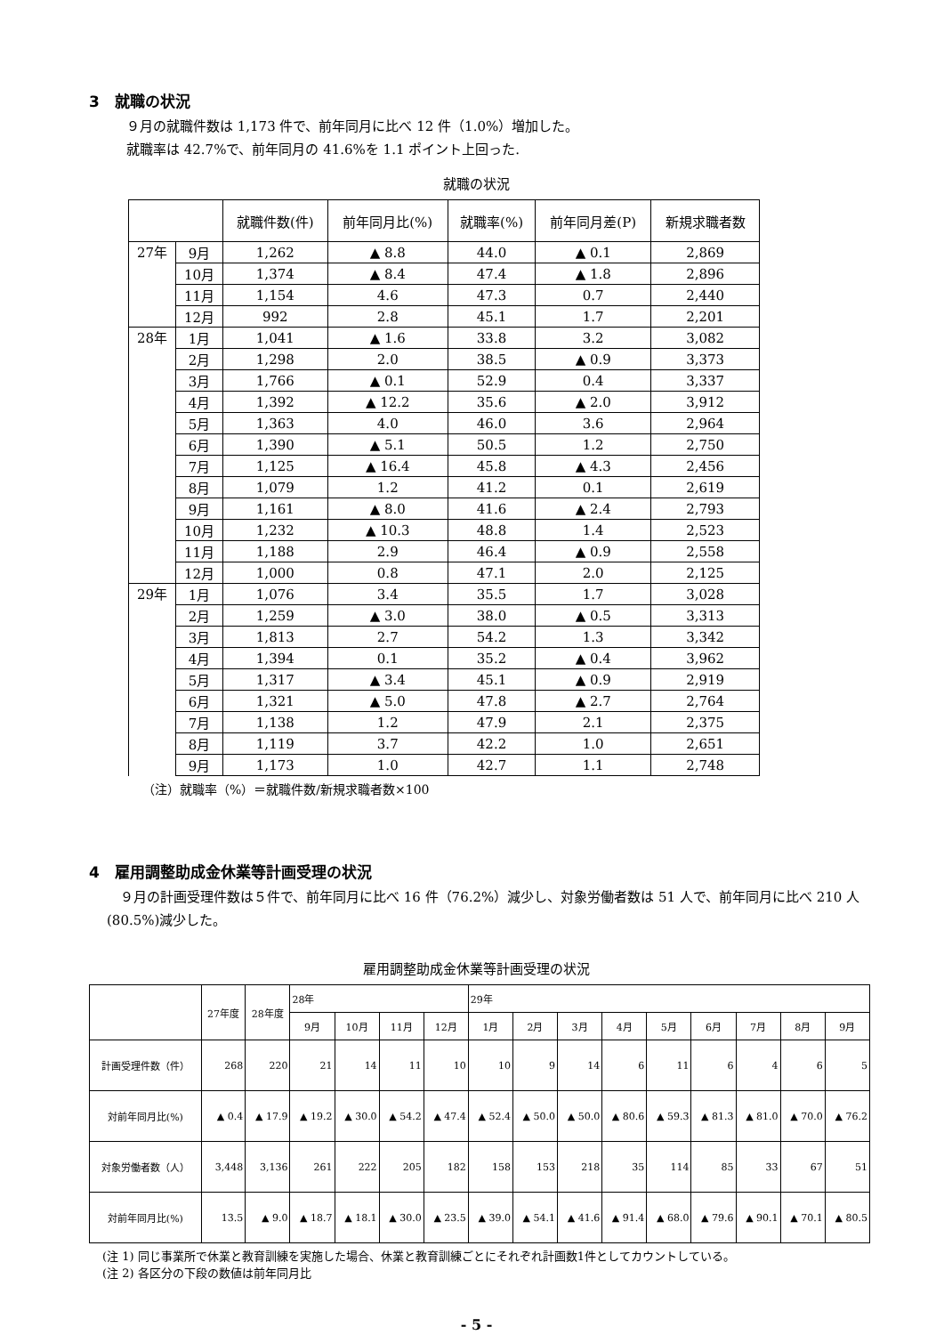3　就職の状況
９月の就職件数は 1,173 件で、前年同月に比べ 12 件（1.0%）増加した。
就職率は 42.7%で、前年同月の 41.6%を 1.1 ポイント上回った.
就職の状況
| | | 就職件数(件) | 前年同月比(%) | 就職率(%) | 前年同月差(P) | 新規求職者数 |
| --- | --- | --- | --- | --- | --- | --- |
| 27年 | 9月 | 1,262 | ▲ 8.8 | 44.0 | ▲ 0.1 | 2,869 |
| | 10月 | 1,374 | ▲ 8.4 | 47.4 | ▲ 1.8 | 2,896 |
| | 11月 | 1,154 | 4.6 | 47.3 | 0.7 | 2,440 |
| | 12月 | 992 | 2.8 | 45.1 | 1.7 | 2,201 |
| 28年 | 1月 | 1,041 | ▲ 1.6 | 33.8 | 3.2 | 3,082 |
| | 2月 | 1,298 | 2.0 | 38.5 | ▲ 0.9 | 3,373 |
| | 3月 | 1,766 | ▲ 0.1 | 52.9 | 0.4 | 3,337 |
| | 4月 | 1,392 | ▲ 12.2 | 35.6 | ▲ 2.0 | 3,912 |
| | 5月 | 1,363 | 4.0 | 46.0 | 3.6 | 2,964 |
| | 6月 | 1,390 | ▲ 5.1 | 50.5 | 1.2 | 2,750 |
| | 7月 | 1,125 | ▲ 16.4 | 45.8 | ▲ 4.3 | 2,456 |
| | 8月 | 1,079 | 1.2 | 41.2 | 0.1 | 2,619 |
| | 9月 | 1,161 | ▲ 8.0 | 41.6 | ▲ 2.4 | 2,793 |
| | 10月 | 1,232 | ▲ 10.3 | 48.8 | 1.4 | 2,523 |
| | 11月 | 1,188 | 2.9 | 46.4 | ▲ 0.9 | 2,558 |
| | 12月 | 1,000 | 0.8 | 47.1 | 2.0 | 2,125 |
| 29年 | 1月 | 1,076 | 3.4 | 35.5 | 1.7 | 3,028 |
| | 2月 | 1,259 | ▲ 3.0 | 38.0 | ▲ 0.5 | 3,313 |
| | 3月 | 1,813 | 2.7 | 54.2 | 1.3 | 3,342 |
| | 4月 | 1,394 | 0.1 | 35.2 | ▲ 0.4 | 3,962 |
| | 5月 | 1,317 | ▲ 3.4 | 45.1 | ▲ 0.9 | 2,919 |
| | 6月 | 1,321 | ▲ 5.0 | 47.8 | ▲ 2.7 | 2,764 |
| | 7月 | 1,138 | 1.2 | 47.9 | 2.1 | 2,375 |
| | 8月 | 1,119 | 3.7 | 42.2 | 1.0 | 2,651 |
| | 9月 | 1,173 | 1.0 | 42.7 | 1.1 | 2,748 |
（注）就職率（%）＝就職件数/新規求職者数×100
4　雇用調整助成金休業等計画受理の状況
　９月の計画受理件数は５件で、前年同月に比べ 16 件（76.2%）減少し、対象労働者数は 51 人で、前年同月に比べ 210 人(80.5%)減少した。
雇用調整助成金休業等計画受理の状況
| | 27年度 | 28年度 | 28年 | | | | 29年 | | | | | | | | |
| --- | --- | --- | --- | --- | --- | --- | --- | --- | --- | --- | --- | --- | --- | --- | --- |
| | | | 9月 | 10月 | 11月 | 12月 | 1月 | 2月 | 3月 | 4月 | 5月 | 6月 | 7月 | 8月 | 9月 |
| 計画受理件数（件） | 268 | 220 | 21 | 14 | 11 | 10 | 10 | 9 | 14 | 6 | 11 | 6 | 4 | 6 | 5 |
| 対前年同月比(%) | ▲ 0.4 | ▲ 17.9 | ▲ 19.2 | ▲ 30.0 | ▲ 54.2 | ▲ 47.4 | ▲ 52.4 | ▲ 50.0 | ▲ 50.0 | ▲ 80.6 | ▲ 59.3 | ▲ 81.3 | ▲ 81.0 | ▲ 70.0 | ▲ 76.2 |
| 対象労働者数（人） | 3,448 | 3,136 | 261 | 222 | 205 | 182 | 158 | 153 | 218 | 35 | 114 | 85 | 33 | 67 | 51 |
| 対前年同月比(%) | 13.5 | ▲ 9.0 | ▲ 18.7 | ▲ 18.1 | ▲ 30.0 | ▲ 23.5 | ▲ 39.0 | ▲ 54.1 | ▲ 41.6 | ▲ 91.4 | ▲ 68.0 | ▲ 79.6 | ▲ 90.1 | ▲ 70.1 | ▲ 80.5 |
(注 1) 同じ事業所で休業と教育訓練を実施した場合、休業と教育訓練ごとにそれぞれ計画数1件としてカウントしている。
(注 2) 各区分の下段の数値は前年同月比
- 5 -